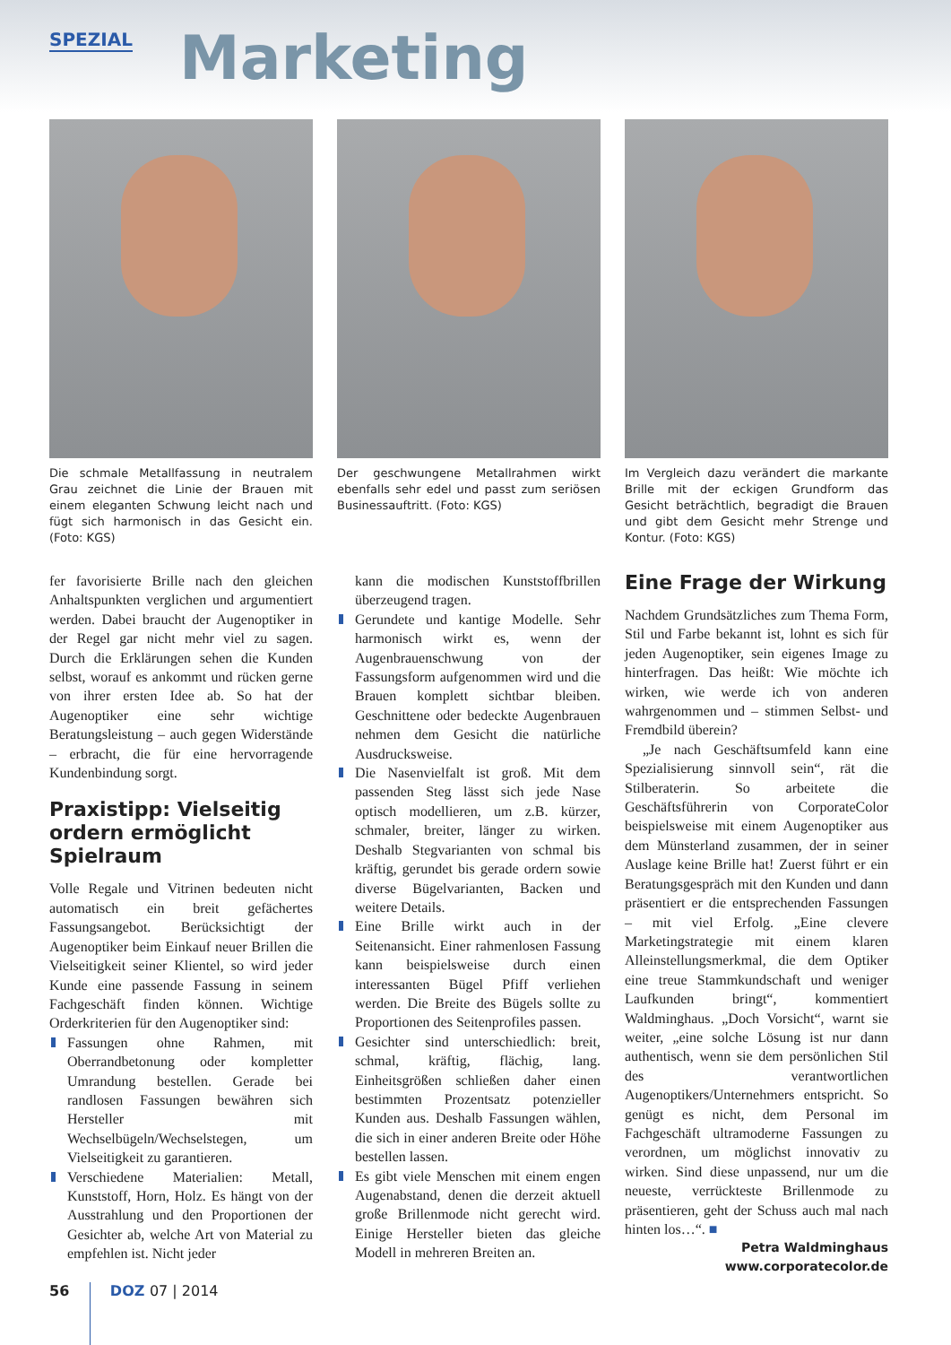SPEZIAL Marketing
Die schmale Metallfassung in neutralem Grau zeichnet die Linie der Brauen mit einem eleganten Schwung leicht nach und fügt sich harmonisch in das Gesicht ein. (Foto: KGS)
Der geschwungene Metallrahmen wirkt ebenfalls sehr edel und passt zum seriösen Businessauftritt. (Foto: KGS)
Im Vergleich dazu verändert die markante Brille mit der eckigen Grundform das Gesicht beträchtlich, begradigt die Brauen und gibt dem Gesicht mehr Strenge und Kontur. (Foto: KGS)
fer favorisierte Brille nach den gleichen Anhaltspunkten verglichen und argumentiert werden. Dabei braucht der Augenoptiker in der Regel gar nicht mehr viel zu sagen. Durch die Erklärungen sehen die Kunden selbst, worauf es ankommt und rücken gerne von ihrer ersten Idee ab. So hat der Augenoptiker eine sehr wichtige Beratungsleistung – auch gegen Widerstände – erbracht, die für eine hervorragende Kundenbindung sorgt.
Praxistipp: Vielseitig ordern ermöglicht Spielraum
Volle Regale und Vitrinen bedeuten nicht automatisch ein breit gefächertes Fassungsangebot. Berücksichtigt der Augenoptiker beim Einkauf neuer Brillen die Vielseitigkeit seiner Klientel, so wird jeder Kunde eine passende Fassung in seinem Fachgeschäft finden können. Wichtige Orderkriterien für den Augenoptiker sind:
Fassungen ohne Rahmen, mit Oberrandbetonung oder kompletter Umrandung bestellen. Gerade bei randlosen Fassungen bewähren sich Hersteller mit Wechselbügeln/Wechselstegen, um Vielseitigkeit zu garantieren.
Verschiedene Materialien: Metall, Kunststoff, Horn, Holz. Es hängt von der Ausstrahlung und den Proportionen der Gesichter ab, welche Art von Material zu empfehlen ist. Nicht jeder
kann die modischen Kunststoffbrillen überzeugend tragen.
Gerundete und kantige Modelle. Sehr harmonisch wirkt es, wenn der Augenbrauenschwung von der Fassungsform aufgenommen wird und die Brauen komplett sichtbar bleiben. Geschnittene oder bedeckte Augenbrauen nehmen dem Gesicht die natürliche Ausdrucksweise.
Die Nasenvielfalt ist groß. Mit dem passenden Steg lässt sich jede Nase optisch modellieren, um z.B. kürzer, schmaler, breiter, länger zu wirken. Deshalb Stegvarianten von schmal bis kräftig, gerundet bis gerade ordern sowie diverse Bügelvarianten, Backen und weitere Details.
Eine Brille wirkt auch in der Seitenansicht. Einer rahmenlosen Fassung kann beispielsweise durch einen interessanten Bügel Pfiff verliehen werden. Die Breite des Bügels sollte zu Proportionen des Seitenprofiles passen.
Gesichter sind unterschiedlich: breit, schmal, kräftig, flächig, lang. Einheitsgrößen schließen daher einen bestimmten Prozentsatz potenzieller Kunden aus. Deshalb Fassungen wählen, die sich in einer anderen Breite oder Höhe bestellen lassen.
Es gibt viele Menschen mit einem engen Augenabstand, denen die derzeit aktuell große Brillenmode nicht gerecht wird. Einige Hersteller bieten das gleiche Modell in mehreren Breiten an.
Eine Frage der Wirkung
Nachdem Grundsätzliches zum Thema Form, Stil und Farbe bekannt ist, lohnt es sich für jeden Augenoptiker, sein eigenes Image zu hinterfragen. Das heißt: Wie möchte ich wirken, wie werde ich von anderen wahrgenommen und – stimmen Selbst- und Fremdbild überein?
„Je nach Geschäftsumfeld kann eine Spezialisierung sinnvoll sein“, rät die Stilberaterin. So arbeitete die Geschäftsführerin von CorporateColor beispielsweise mit einem Augenoptiker aus dem Münsterland zusammen, der in seiner Auslage keine Brille hat! Zuerst führt er ein Beratungsgespräch mit den Kunden und dann präsentiert er die entsprechenden Fassungen – mit viel Erfolg. „Eine clevere Marketingstrategie mit einem klaren Alleinstellungsmerkmal, die dem Optiker eine treue Stammkundschaft und weniger Laufkunden bringt“, kommentiert Waldminghaus. „Doch Vorsicht“, warnt sie weiter, „eine solche Lösung ist nur dann authentisch, wenn sie dem persönlichen Stil des verantwortlichen Augenoptikers/Unternehmers entspricht. So genügt es nicht, dem Personal im Fachgeschäft ultramoderne Fassungen zu verordnen, um möglichst innovativ zu wirken. Sind diese unpassend, nur um die neueste, verrückteste Brillenmode zu präsentieren, geht der Schuss auch mal nach hinten los…“. ■
Petra Waldminghaus
www.corporatecolor.de
56 DOZ 07 | 2014